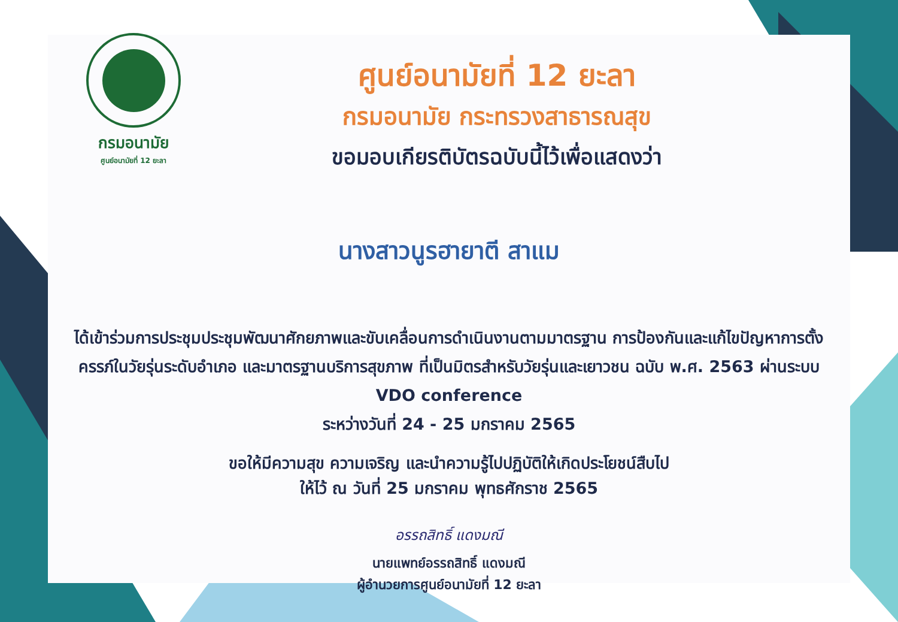กรมอนามัย
ศูนย์อนามัยที่ 12 ยะลา
ศูนย์อนามัยที่ 12 ยะลา
กรมอนามัย กระทรวงสาธารณสุข
ขอมอบเกียรติบัตรฉบับนี้ไว้เพื่อแสดงว่า
นางสาวนูรฮายาตี สาแม
ได้เข้าร่วมการประชุมประชุมพัฒนาศักยภาพและขับเคลื่อนการดำเนินงานตามมาตรฐาน การป้องกันและแก้ไขปัญหาการตั้งครรภ์ในวัยรุ่นระดับอำเภอ และมาตรฐานบริการสุขภาพ ที่เป็นมิตรสำหรับวัยรุ่นและเยาวชน ฉบับ พ.ศ. 2563 ผ่านระบบ VDO conference
ระหว่างวันที่ 24 - 25 มกราคม 2565
ขอให้มีความสุข ความเจริญ และนำความรู้ไปปฏิบัติให้เกิดประโยชน์สืบไป
ให้ไว้ ณ วันที่ 25 มกราคม พุทธศักราช 2565
อรรถสิทธิ์ แดงมณี
นายแพทย์อรรถสิทธิ์ แดงมณี
ผู้อำนวยการศูนย์อนามัยที่ 12 ยะลา